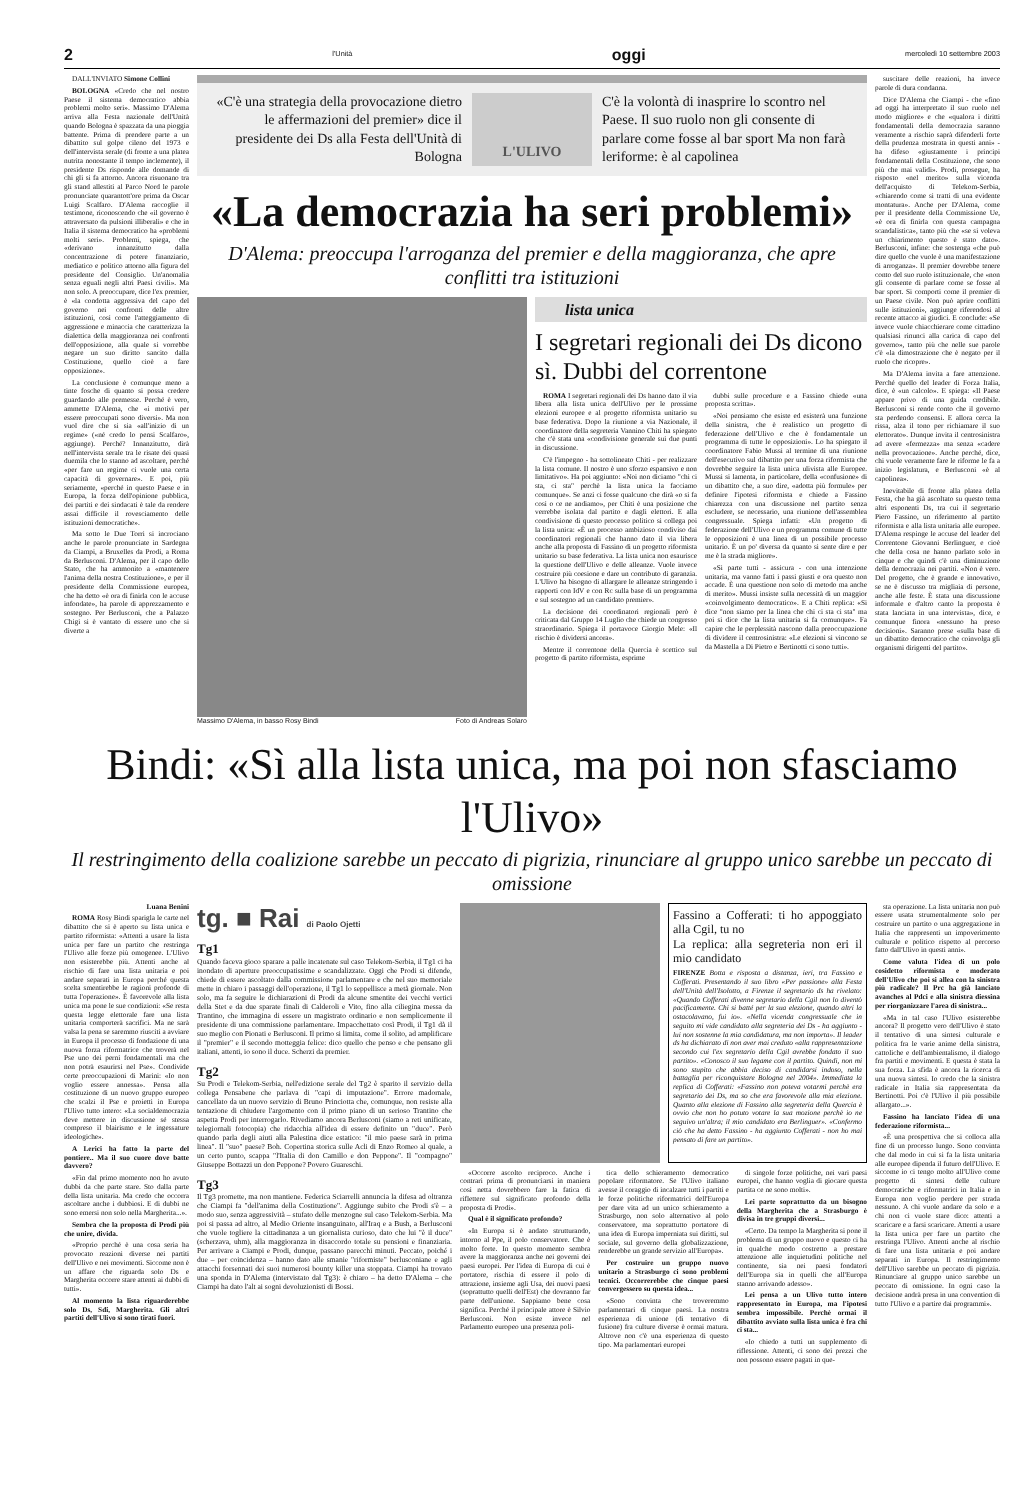2 l'Unità oggi mercoledì 10 settembre 2003
DALL'INVIATO Simone Collini
BOLOGNA «Credo che nel nostro Paese il sistema democratico abbia problemi molto seri». Massimo D'Alema arriva alla Festa nazionale dell'Unità quando Bologna è spazzata da una pioggia battente. Prima di prendere parte a un dibattito sul golpe cileno del 1973 e dell'intervista serale (di fronte a una platea nutrita nonostante il tempo inclemente), il presidente Ds risponde alle domande di chi gli si fa attorno. Ancora risuonano tra gli stand allestiti al Parco Nord le parole pronunciate quarantott'ore prima da Oscar Luigi Scalfaro. D'Alema raccoglie il testimone, riconoscendo che «il governo è attraversato da pulsioni illiberali» e che in Italia il sistema democratico ha «problemi molti seri». Problemi, spiega, che «derivano innanzitutto dalla concentrazione di potere finanziario, mediatico e politico attorno alla figura del presidente del Consiglio. Un'anomalia senza eguali negli altri Paesi civili». Ma non solo. A preoccupare, dice l'ex premier, è «la condotta aggressiva del capo del governo nei confronti delle altre istituzioni, così come l'atteggiamento di aggressione e minaccia che caratterizza la dialettica della maggioranza nei confronti dell'opposizione, alla quale si vorrebbe negare un suo diritto sancito dalla Costituzione, quello cioè a fare opposizione».
La conclusione è comunque meno a tinte fosche di quanto si possa credere guardando alle premesse. Perché è vero, ammette D'Alema, che «i motivi per essere preoccupati sono diversi». Ma non vuol dire che si sia «all'inizio di un regime» («né credo lo pensi Scalfaro», aggiunge). Perché? Innanzitutto, dirà nell'intervista serale tra le risate dei quasi duemila che lo stanno ad ascoltare, perché «per fare un regime ci vuole una certa capacità di governare». E poi, più seriamente, «perché in questo Paese e in Europa, la forza dell'opinione pubblica, dei partiti e dei sindacati è tale da rendere assai difficile il rovesciamento delle istituzioni democratiche».
Ma sotto le Due Torri si incrociano anche le parole pronunciate in Sardegna da Ciampi, a Bruxelles da Prodi, a Roma da Berlusconi. D'Alema, per il capo dello Stato, che ha ammonito a «mantenere l'anima della nostra Costituzione», e per il presidente della Commissione europea, che ha detto «è ora di finirla con le accuse infondate», ha parole di apprezzamento e sostegno. Per Berlusconi, che a Palazzo Chigi si è vantato di essere uno che si diverte a
«C'è una strategia della provocazione dietro le affermazioni del premier» dice il presidente dei Ds alla Festa dell'Unità di Bologna
L'ULIVO
C'è la volontà di inasprire lo scontro nel Paese. Il suo ruolo non gli consente di parlare come fosse al bar sport Ma non farà leriforme: è al capolinea
«La democrazia ha seri problemi»
D'Alema: preoccupa l'arroganza del premier e della maggioranza, che apre conflitti tra istituzioni
Massimo D'Alema, in basso Rosy Bindi Foto di Andreas Solaro
lista unica
I segretari regionali dei Ds dicono sì. Dubbi del correntone
ROMA I segretari regionali dei Ds hanno dato il via libera alla lista unica dell'Ulivo per le prossime elezioni europee e al progetto riformista unitario su base federativa. Dopo la riunione a via Nazionale, il coordinatore della segreteria Vannino Chiti ha spiegato che c'è stata una «condivisione generale sui due punti in discussione.
C'è l'impegno - ha sottolineato Chiti - per realizzare la lista comune. Il nostro è uno sforzo espansivo e non limitativo». Ha poi aggiunto: «Noi non diciamo "chi ci sta, ci sta" perchè la lista unica la facciamo comunque». Se anzi ci fosse qualcuno che dirà «o si fa così o ce ne andiamo», per Chiti è una posizione che verrebbe isolata dal partito e dagli elettori. E alla condivisione di questo processo politico si collega poi la lista unica: «È un processo ambizioso condiviso dai coordinatori regionali che hanno dato il via libera anche alla proposta di Fassino di un progetto riformista unitario su base federativa. La lista unica non esaurisce la questione dell'Ulivo e delle alleanze. Vuole invece costruire più coesione e dare un contributo di garanzia. L'Ulivo ha bisogno di allargare le alleanze stringendo i rapporti con IdV e con Rc sulla base di un programma e sul sostegno ad un candidato premier».
La decisione dei coordinatori regionali però è criticata dal Gruppo 14 Luglio che chiede un congresso straordinario. Spiega il portavoce Giorgio Mele: «Il rischio è dividersi ancora».
Mentre il correntone della Quercia è scettico sul progetto di partito riformista, esprime
dubbi sulle procedure e a Fassino chiede «una proposta scritta».
«Noi pensiamo che esiste ed esisterà una funzione della sinistra, che è realistico un progetto di federazione dell'Ulivo e che è fondamentale un programma di tutte le opposizioni». Lo ha spiegato il coordinatore Fabio Mussi al termine di una riunione dell'esecutivo sul dibattito per una forza riformista che dovrebbe seguire la lista unica ulivista alle Europee. Mussi si lamenta, in particolare, della «confusione» di un dibattito che, a suo dire, «adotta più formule» per definire l'ipotesi riformista e chiede a Fassino chiarezza con una discussione nel partito senza escludere, se necessario, una riunione dell'assemblea congressuale. Spiega infatti: «Un progetto di federazione dell'Ulivo e un programma comune di tutte le opposizioni è una linea di un possibile processo unitario. È un po' diversa da quanto si sente dire e per me è la strada migliore».
«Si parte tutti - assicura - con una intenzione unitaria, ma vanno fatti i passi giusti e ora questo non accade. È una questione non solo di metodo ma anche di merito». Mussi insiste sulla necessità di un maggior «coinvolgimento democratico». E a Chiti replica: «Si dice "non siamo per la linea che chi ci sta ci sta" ma poi si dice che la lista unitaria si fa comunque». Fa capire che le perplessità nascono dalla preoccupazione di dividere il centrosinistra: «Le elezioni si vincono se da Mastella a Di Pietro e Bertinotti ci sono tutti».
suscitare delle reazioni, ha invece parole di dura condanna.
Dice D'Alema che Ciampi - che «fino ad oggi ha interpretato il suo ruolo nel modo migliore» e che «qualora i diritti fondamentali della democrazia saranno veramente a rischio saprà difenderli forte della prudenza mostrata in questi anni» - ha difeso «giustamente i principi fondamentali della Costituzione, che sono più che mai validi». Prodi, prosegue, ha risposto «nel merito» sulla vicenda dell'acquisto di Telekom-Serbia, «chiarendo come si tratti di una evidente montatura». Anche per D'Alema, come per il presidente della Commissione Ue, «è ora di finirla con questa campagna scandalistica», tanto più che «se si voleva un chiarimento questo è stato dato». Berlusconi, infine: che sostenga «che può dire quello che vuole è una manifestazione di arroganza». Il premier dovrebbe tenere conto del suo ruolo istituzionale, che «non gli consente di parlare come se fosse al bar sport. Si comporti come il premier di un Paese civile. Non può aprire conflitti sulle istituzioni», aggiunge riferendosi al recente attacco ai giudici. E conclude: «Se invece vuole chiacchierare come cittadino qualsiasi rinunci alla carica di capo del governo», tanto più che nelle sue parole c'è «la dimostrazione che è negato per il ruolo che ricopre».
Ma D'Alema invita a fare attenzione. Perché quello del leader di Forza Italia, dice, è «un calcolo». E spiega: «Il Paese appare privo di una guida credibile. Berlusconi si rende conto che il governo sta perdendo consensi. E allora cerca la rissa, alza il tono per richiamare il suo elettorato». Dunque invita il centrosinistra ad avere «fermezza» ma senza «cadere nella provocazione». Anche perché, dice, chi vuole veramente fare le riforme le fa a inizio legislatura, e Berlusconi «è al capolinea».
Inevitabile di fronte alla platea della Festa, che ha già ascoltato su questo tema altri esponenti Ds, tra cui il segretario Piero Fassino, un riferimento al partito riformista e alla lista unitaria alle europee. D'Alema respinge le accuse del leader del Correntone Giovanni Berlinguer, e cioè che della cosa ne hanno parlato solo in cinque e che quindi c'è una diminuzione della democrazia nei partiti. «Non è vero. Del progetto, che è grande e innovativo, se ne è discusso tra migliaia di persone, anche alle feste. È stata una discussione informale e d'altro canto la proposta è stata lanciata in una intervista», dice, e comunque finora «nessuno ha preso decisioni». Saranno prese «sulla base di un dibattito democratico che coinvolga gli organismi dirigenti del partito».
Bindi: «Sì alla lista unica, ma poi non sfasciamo l'Ulivo»
Il restringimento della coalizione sarebbe un peccato di pigrizia, rinunciare al gruppo unico sarebbe un peccato di omissione
Luana Benini
ROMA Rosy Bindi sparigla le carte nel dibattito che si è aperto su lista unica e partito riformista: «Attenti a usare la lista unica per fare un partito che restringa l'Ulivo alle forze più omogenee. L'Ulivo non esisterebbe più. Attenti anche al rischio di fare una lista unitaria e poi andare separati in Europa perché questa scelta smentirebbe le ragioni profonde di tutta l'operazione». È favorevole alla lista unica ma pone le sue condizioni: «Se resta questa legge elettorale fare una lista unitaria comporterà sacrifici. Ma ne sarà valsa la pena se saremmo riusciti a avviare in Europa il processo di fondazione di una nuova forza riformatrice che troverà nel Pse uno dei perni fondamentali ma che non potrà esaurirsi nel Pse». Condivide certe preoccupazioni di Marini: «Io non voglio essere annessa». Pensa alla costituzione di un nuovo gruppo europeo che scalzi il Pse e proietti in Europa l'Ulivo tutto intero: «La socialdemocrazia deve mettere in discussione sé stessa compreso il blairismo e le ingessature ideologiche».
A Lerici ha fatto la parte del pontiere.. Ma il suo cuore dove batte davvero?
«Fin dal primo momento non ho avuto dubbi da che parte stare. Sto dalla parte della lista unitaria. Ma credo che occorra ascoltare anche i dubbiosi. E di dubbi ne sono emersi non solo nella Margherita...».
Sembra che la proposta di Prodi più che unire, divida.
«Proprio perché è una cosa seria ha provocato reazioni diverse nei partiti dell'Ulivo e nei movimenti. Siccome non è un affare che riguarda solo Ds e Margherita occorre stare attenti ai dubbi di tutti».
Al momento la lista riguarderebbe solo Ds, Sdi, Margherita. Gli altri partiti dell'Ulivo si sono tirati fuori.
tg. ■ Rai di Paolo Ojetti
Tg1
Quando faceva gioco sparare a palle incatenate sul caso Telekom-Serbia, il Tg1 ci ha inondato di aperture preoccupatissime e scandalizzate. Oggi che Prodi si difende, chiede di essere ascoltato dalla commissione parlamentare e che nel suo memoriale mette in chiaro i passaggi dell'operazione, il Tg1 lo seppellisce a metà giornale. Non solo, ma fa seguire le dichiarazioni di Prodi da alcune smentite dei vecchi vertici della Stet e da due sparate finali di Calderoli e Vito, fino alla ciliegina messa da Trantino, che immagina di essere un magistrato ordinario e non semplicemente il presidente di una commissione parlamentare. Impacchettato così Prodi, il Tg1 dà il suo meglio con Pionati e Berlusconi. Il primo si limita, come il solito, ad amplificare il "premier" e il secondo motteggia felice: dico quello che penso e che pensano gli italiani, attenti, io sono il duce. Scherzi da premier.
Tg2
Su Prodi e Telekom-Serbia, nell'edizione serale del Tg2 è sparito il servizio della collega Pensabene che parlava di "capi di imputazione". Errore madornale, cancellato da un nuovo servizio di Bruno Princiotta che, comunque, non resiste alla tentazione di chiudere l'argomento con il primo piano di un serioso Trantino che aspetta Prodi per interrogarlo. Rivediamo ancora Berlusconi (siamo a reti unificate, telegiornali fotocopia) che ridacchia all'idea di essere definito un "duce". Però quando parla degli aiuti alla Palestina dice estatico: "il mio paese sarà in prima linea". Il "suo" paese? Boh. Copertina storica sulle Acli di Enzo Romeo al quale, a un certo punto, scappa "l'Italia di don Camillo e don Peppone". Il "compagno" Giuseppe Bottazzi un don Peppone? Povero Guareschi.
Tg3
Il Tg3 promette, ma non mantiene. Federica Sciarrelli annuncia la difesa ad oltranza che Ciampi fa "dell'anima della Costituzione". Aggiunge subito che Prodi s'è – a modo suo, senza aggressività – stufato delle menzogne sul caso Telekom-Serbia. Ma poi si passa ad altro, al Medio Oriente insanguinato, all'Iraq e a Bush, a Berlusconi che vuole togliere la cittadinanza a un giornalista curioso, dato che lui "è il duce" (scherzava, uhm), alla maggioranza in disaccordo totale su pensioni e finanziaria. Per arrivare a Ciampi e Prodi, dunque, passano parecchi minuti. Peccato, poiché i due – per coincidenza – hanno dato alle smanie "riformiste" berlusconiane e agli attacchi forsennati dei suoi numerosi bounty killer una stoppata. Ciampi ha trovato una sponda in D'Alema (intervistato dal Tg3): è chiaro – ha detto D'Alema – che Ciampi ha dato l'alt ai sogni devoluzionisti di Bossi.
Fassino a Cofferati: ti ho appoggiato alla Cgil, tu no
La replica: alla segreteria non eri il mio candidato
FIRENZE Botta e risposta a distanza, ieri, tra Fassino e Cofferati. Presentando il suo libro «Per passione» alla Festa dell'Unità dell'Isolotto, a Firenze il segretario ds ha rivelato: «Quando Cofferati divenne segretario della Cgil non lo diventò pacificamente. Chi si batté per la sua elezione, quando altri la ostacolavano, fui io». «Nella vicenda congressuale che in seguito mi vide candidato alla segreteria dei Ds - ha aggiunto - lui non sostenne la mia candidatura, ma non importa». Il leader ds ha dichiarato di non aver mai creduto «alla rappresentazione secondo cui l'ex segretario della Cgil avrebbe fondato il suo partito». «Conosco il suo legame con il partito. Quindi, non mi sono stupito che abbia deciso di candidarsi indoso, nella battaglia per riconquistare Bologna nel 2004». Immediata la replica di Cofferati: «Fassino non poteva votarmi perchè era segretario dei Ds, ma so che era favorevole alla mia elezione. Quanto alla elezione di Fassino alla segreteria della Quercia è ovvio che non ho potuto votare la sua mozione perchè io ne seguivo un'altra; il mio candidato era Berlinguer». «Confermo ciò che ha detto Fassino - ha aggiunto Cofferati - non ho mai pensato di fare un partito».
«Occorre ascolto reciproco. Anche i contrari prima di pronunciarsi in maniera così netta dovrebbero fare la fatica di riflettere sul significato profondo della proposta di Prodi».
Qual è il significato profondo?
«In Europa si è andato strutturando, intorno al Ppe, il polo conservatore. Che è molto forte. In questo momento sembra avere la maggioranza anche nei governi dei paesi europei. Per l'idea di Europa di cui è portatore, rischia di essere il polo di attrazione, insieme agli Usa, dei nuovi paesi (soprattutto quelli dell'Est) che dovranno far parte dell'unione. Sappiamo bene cosa significa. Perché il principale attore è Silvio Berlusconi. Non esiste invece nel Parlamento europeo una presenza poli-
tica dello schieramento democratico popolare riformatore. Se l'Ulivo italiano avesse il coraggio di incalzare tutti i partiti e le forze politiche riformatrici dell'Europa per dare vita ad un unico schieramento a Strasburgo, non solo alternativo al polo conservatore, ma soprattutto portatore di una idea di Europa imperniata sui diritti, sul sociale, sul governo della globalizzazione, renderebbe un grande servizio all'Europa».
Per costruire un gruppo nuovo unitario a Strasburgo ci sono problemi tecnici. Occorrerebbe che cinque paesi convergessero su questa idea...
«Sono convinta che troveremmo parlamentari di cinque paesi. La nostra esperienza di unione (di tentativo di fusione) fra culture diverse è ormai matura. Altrove non c'è una esperienza di questo tipo. Ma parlamentari europei
di singole forze politiche, nei vari paesi europei, che hanno voglia di giocare questa partita ce ne sono molti».
Lei parte soprattutto da un bisogno della Margherita che a Strasburgo è divisa in tre gruppi diversi...
«Certo. Da tempo la Margherita si pone il problema di un gruppo nuovo e questo ci ha in qualche modo costretto a prestare attenzione alle inquietudini politiche nel continente, sia nei paesi fondatori dell'Europa sia in quelli che all'Europa stanno arrivando adesso».
Lei pensa a un Ulivo tutto intero rappresentato in Europa, ma l'ipotesi sembra impossibile. Perchè ormai il dibattito avviato sulla lista unica è fra chi ci sta...
«Io chiedo a tutti un supplemento di riflessione. Attenti, ci sono dei prezzi che non possono essere pagati in que-
sta operazione. La lista unitaria non può essere usata strumentalmente solo per costruire un partito o una aggregazione in Italia che rappresenti un impoverimento culturale e politico rispetto al percorso fatto dall'Ulivo in questi anni».
Come valuta l'idea di un polo cosidetto riformista e moderato dell'Ulivo che poi si allea con la sinistra più radicale? Il Prc ha già lanciato avanches al Pdci e alla sinistra diessina per riorganizzare l'area di sinistra...
«Ma in tal caso l'Ulivo esisterebbe ancora? Il progetto vero dell'Ulivo è stato il tentativo di una sintesi culturale e politica fra le varie anime della sinistra, cattoliche e dell'ambientalismo, il dialogo fra partiti e movimenti. E questa è stata la sua forza. La sfida è ancora la ricerca di una nuova sintesi. Io credo che la sinistra radicale in Italia sia rappresentata da Bertinotti. Poi c'è l'Ulivo il più possibile allargato...».
Fassino ha lanciato l'idea di una federazione riformista...
«È una prospettiva che si colloca alla fine di un processo lungo. Sono convinta che dal modo in cui si fa la lista unitaria alle europee dipenda il futuro dell'Ulivo. E siccome io ci tengo molto all'Ulivo come progetto di sintesi delle culture democratiche e riformatrici in Italia e in Europa non voglio perdere per strada nessuno. A chi vuole andare da solo e a chi non ci vuole stare dico: attenti a scaricare e a farsi scaricare. Attenti a usare la lista unica per fare un partito che restringa l'Ulivo. Attenti anche al rischio di fare una lista unitaria e poi andare separati in Europa. Il restringimento dell'Ulivo sarebbe un peccato di pigrizia. Rinunciare al gruppo unico sarebbe un peccato di omissione. In ogni caso la decisione andrà presa in una convention di tutto l'Ulivo e a partire dai programmi».